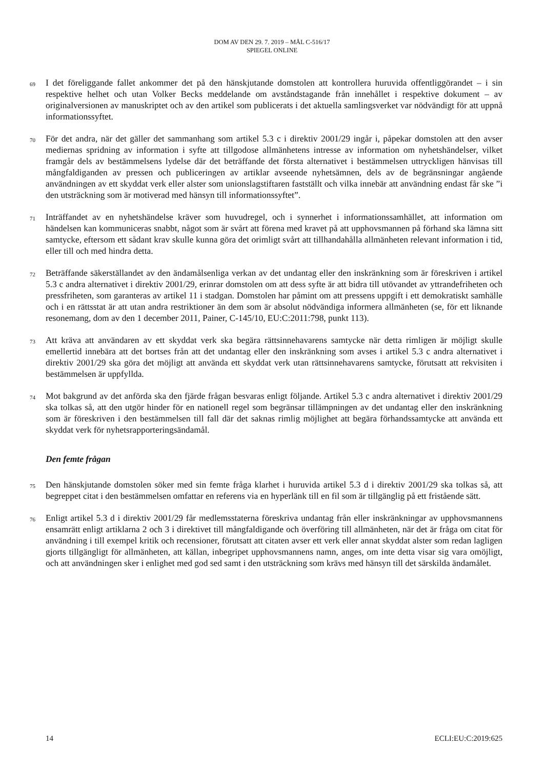DOM AV DEN 29. 7. 2019 – MÅL C-516/17
SPIEGEL ONLINE
69
I det föreliggande fallet ankommer det på den hänskjutande domstolen att kontrollera huruvida offentliggörandet – i sin respektive helhet och utan Volker Becks meddelande om avståndstagande från innehållet i respektive dokument – av originalversionen av manuskriptet och av den artikel som publicerats i det aktuella samlingsverket var nödvändigt för att uppnå informationssyftet.
70
För det andra, när det gäller det sammanhang som artikel 5.3 c i direktiv 2001/29 ingår i, påpekar domstolen att den avser mediernas spridning av information i syfte att tillgodose allmänhetens intresse av information om nyhetshändelser, vilket framgår dels av bestämmelsens lydelse där det beträffande det första alternativet i bestämmelsen uttryckligen hänvisas till mångfaldiganden av pressen och publiceringen av artiklar avseende nyhetsämnen, dels av de begränsningar angående användningen av ett skyddat verk eller alster som unionslagstiftaren fastställt och vilka innebär att användning endast får ske ”i den utsträckning som är motiverad med hänsyn till informationssyftet”.
71
Inträffandet av en nyhetshändelse kräver som huvudregel, och i synnerhet i informationssamhället, att information om händelsen kan kommuniceras snabbt, något som är svårt att förena med kravet på att upphovsmannen på förhand ska lämna sitt samtycke, eftersom ett sådant krav skulle kunna göra det orimligt svårt att tillhandahålla allmänheten relevant information i tid, eller till och med hindra detta.
72
Beträffande säkerställandet av den ändamålsenliga verkan av det undantag eller den inskränkning som är föreskriven i artikel 5.3 c andra alternativet i direktiv 2001/29, erinrar domstolen om att dess syfte är att bidra till utövandet av yttrandefriheten och pressfriheten, som garanteras av artikel 11 i stadgan. Domstolen har påmint om att pressens uppgift i ett demokratiskt samhälle och i en rättsstat är att utan andra restriktioner än dem som är absolut nödvändiga informera allmänheten (se, för ett liknande resonemang, dom av den 1 december 2011, Painer, C-145/10, EU:C:2011:798, punkt 113).
73
Att kräva att användaren av ett skyddat verk ska begära rättsinnehavarens samtycke när detta rimligen är möjligt skulle emellertid innebära att det bortses från att det undantag eller den inskränkning som avses i artikel 5.3 c andra alternativet i direktiv 2001/29 ska göra det möjligt att använda ett skyddat verk utan rättsinnehavarens samtycke, förutsatt att rekvisiten i bestämmelsen är uppfyllda.
74
Mot bakgrund av det anförda ska den fjärde frågan besvaras enligt följande. Artikel 5.3 c andra alternativet i direktiv 2001/29 ska tolkas så, att den utgör hinder för en nationell regel som begränsar tillämpningen av det undantag eller den inskränkning som är föreskriven i den bestämmelsen till fall där det saknas rimlig möjlighet att begära förhandssamtycke att använda ett skyddat verk för nyhetsrapporteringsändamål.
Den femte frågan
75
Den hänskjutande domstolen söker med sin femte fråga klarhet i huruvida artikel 5.3 d i direktiv 2001/29 ska tolkas så, att begreppet citat i den bestämmelsen omfattar en referens via en hyperlänk till en fil som är tillgänglig på ett fristående sätt.
76
Enligt artikel 5.3 d i direktiv 2001/29 får medlemsstaterna föreskriva undantag från eller inskränkningar av upphovsmannens ensamrätt enligt artiklarna 2 och 3 i direktivet till mångfaldigande och överföring till allmänheten, när det är fråga om citat för användning i till exempel kritik och recensioner, förutsatt att citaten avser ett verk eller annat skyddat alster som redan lagligen gjorts tillgängligt för allmänheten, att källan, inbegripet upphovsmannens namn, anges, om inte detta visar sig vara omöjligt, och att användningen sker i enlighet med god sed samt i den utsträckning som krävs med hänsyn till det särskilda ändamålet.
14 ECLI:EU:C:2019:625